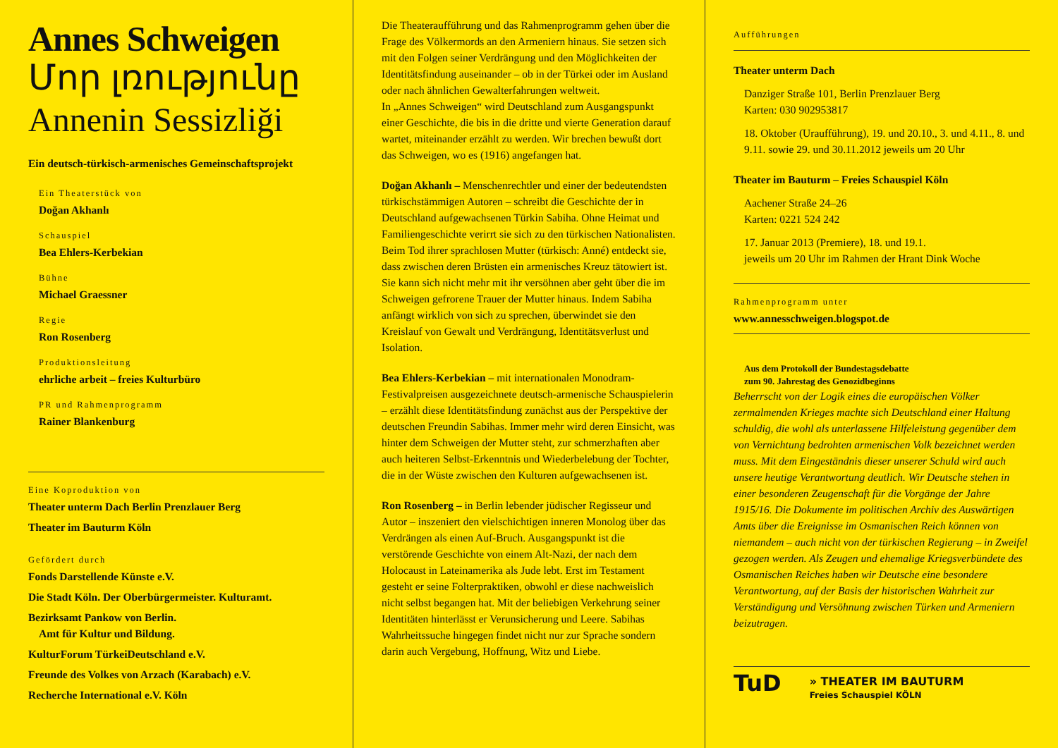Annes Schweigen
Մոր լռությունը
Annenin Sessizliği
Ein deutsch-türkisch-armenisches Gemeinschaftsprojekt
Ein Theaterstück von
Doğan Akhanlı
Schauspiel
Bea Ehlers-Kerbekian
Bühne
Michael Graessner
Regie
Ron Rosenberg
Produktionsleitung
ehrliche arbeit – freies Kulturbüro
PR und Rahmenprogramm
Rainer Blankenburg
Eine Koproduktion von
Theater unterm Dach Berlin Prenzlauer Berg
Theater im Bauturm Köln
Gefördert durch
Fonds Darstellende Künste e.V.
Die Stadt Köln. Der Oberbürgermeister. Kulturamt.
Bezirksamt Pankow von Berlin.
Amt für Kultur und Bildung.
KulturForum TürkeiDeutschland e.V.
Freunde des Volkes von Arzach (Karabach) e.V.
Recherche International e.V. Köln
Die Theateraufführung und das Rahmenprogramm gehen über die Frage des Völkermords an den Armeniern hinaus. Sie setzen sich mit den Folgen seiner Verdrängung und den Möglichkeiten der Identitätsfindung auseinander – ob in der Türkei oder im Ausland oder nach ähnlichen Gewalterfahrungen weltweit.
In „Annes Schweigen“ wird Deutschland zum Ausgangspunkt einer Geschichte, die bis in die dritte und vierte Generation darauf wartet, miteinander erzählt zu werden. Wir brechen bewußt dort das Schweigen, wo es (1916) angefangen hat.
Doğan Akhanlı – Menschenrechtler und einer der bedeutendsten türkischstämmigen Autoren – schreibt die Geschichte der in Deutschland aufgewachsenen Türkin Sabiha. Ohne Heimat und Familiengeschichte verirrt sie sich zu den türkischen Nationalisten. Beim Tod ihrer sprachlosen Mutter (türkisch: Anné) entdeckt sie, dass zwischen deren Brüsten ein armenisches Kreuz tätowiert ist. Sie kann sich nicht mehr mit ihr versöhnen aber geht über die im Schweigen gefrorene Trauer der Mutter hinaus. Indem Sabiha anfängt wirklich von sich zu sprechen, überwindet sie den Kreislauf von Gewalt und Verdrängung, Identitätsverlust und Isolation.
Bea Ehlers-Kerbekian – mit internationalen Monodram-Festivalpreisen ausgezeichnete deutsch-armenische Schauspielerin – erzählt diese Identitätsfindung zunächst aus der Perspektive der deutschen Freundin Sabihas. Immer mehr wird deren Einsicht, was hinter dem Schweigen der Mutter steht, zur schmerzhaften aber auch heiteren Selbst-Erkenntnis und Wiederbelebung der Tochter, die in der Wüste zwischen den Kulturen aufgewachsenen ist.
Ron Rosenberg – in Berlin lebender jüdischer Regisseur und Autor – inszeniert den vielschichtigen inneren Monolog über das Verdrängen als einen Auf-Bruch. Ausgangspunkt ist die verstörende Geschichte von einem Alt-Nazi, der nach dem Holocaust in Lateinamerika als Jude lebt. Erst im Testament gesteht er seine Folterpraktiken, obwohl er diese nachweislich nicht selbst begangen hat. Mit der beliebigen Verkehrung seiner Identitäten hinterlässt er Verunsicherung und Leere. Sabihas Wahrheitssuche hingegen findet nicht nur zur Sprache sondern darin auch Vergebung, Hoffnung, Witz und Liebe.
Aufführungen
Theater unterm Dach
Danziger Straße 101, Berlin Prenzlauer Berg
Karten: 030 902953817
18. Oktober (Uraufführung), 19. und 20.10., 3. und 4.11., 8. und 9.11. sowie 29. und 30.11.2012 jeweils um 20 Uhr
Theater im Bauturm – Freies Schauspiel Köln
Aachener Straße 24–26
Karten: 0221 524 242
17. Januar 2013 (Premiere), 18. und 19.1.
jeweils um 20 Uhr im Rahmen der Hrant Dink Woche
Rahmenprogramm unter
www.annesschweigen.blogspot.de
Aus dem Protokoll der Bundestagsdebatte
zum 90. Jahrestag des Genozidbeginns
Beherrscht von der Logik eines die europäischen Völker zermalmenden Krieges machte sich Deutschland einer Haltung schuldig, die wohl als unterlassene Hilfeleistung gegenüber dem von Vernichtung bedrohten armenischen Volk bezeichnet werden muss. Mit dem Eingeständnis dieser unserer Schuld wird auch unsere heutige Verantwortung deutlich. Wir Deutsche stehen in einer besonderen Zeugenschaft für die Vorgänge der Jahre 1915/16. Die Dokumente im politischen Archiv des Auswärtigen Amts über die Ereignisse im Osmanischen Reich können von niemandem – auch nicht von der türkischen Regierung – in Zweifel gezogen werden. Als Zeugen und ehemalige Kriegsverbündete des Osmanischen Reiches haben wir Deutsche eine besondere Verantwortung, auf der Basis der historischen Wahrheit zur Verständigung und Versöhnung zwischen Türken und Armeniern beizutragen.
TuD » THEATER IM BAUTURM
Freies Schauspiel KÖLN